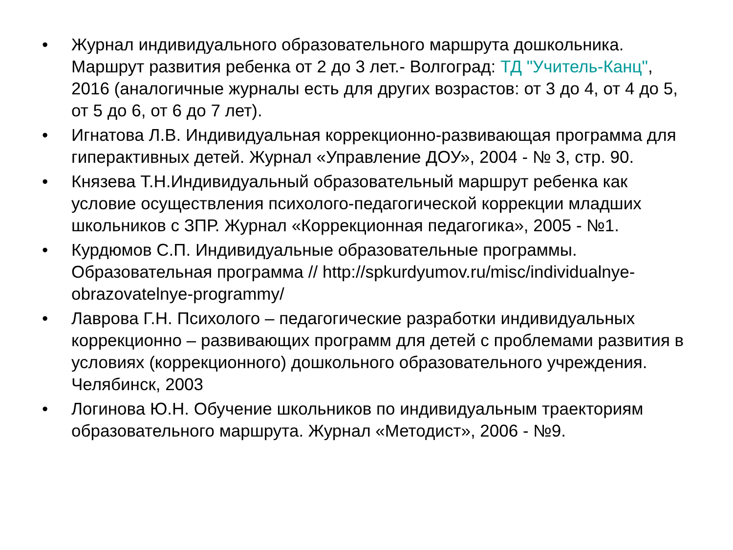• Журнал индивидуального образовательного маршрута дошкольника. Маршрут развития ребенка от 2 до 3 лет.- Волгоград: ТД "Учитель-Канц", 2016 (аналогичные журналы есть для других возрастов: от 3 до 4, от 4 до 5, от 5 до 6, от 6 до 7 лет).
• Игнатова Л.В. Индивидуальная коррекционно-развивающая программа для гиперактивных детей. Журнал «Управление ДОУ», 2004 - № 3, стр. 90.
• Князева Т.Н.Индивидуальный образовательный маршрут ребенка как условие осуществления психолого-педагогической коррекции младших школьников с ЗПР. Журнал «Коррекционная педагогика», 2005 - №1.
• Курдюмов С.П. Индивидуальные образовательные программы. Образовательная программа // http://spkurdyumov.ru/misc/individualnye-obrazovatelnye-programmy/
• Лаврова Г.Н. Психолого – педагогические разработки индивидуальных коррекционно – развивающих программ для детей с проблемами развития в условиях (коррекционного) дошкольного образовательного учреждения. Челябинск, 2003
• Логинова Ю.Н. Обучение школьников по индивидуальным траекториям образовательного маршрута. Журнал «Методист», 2006 - №9.